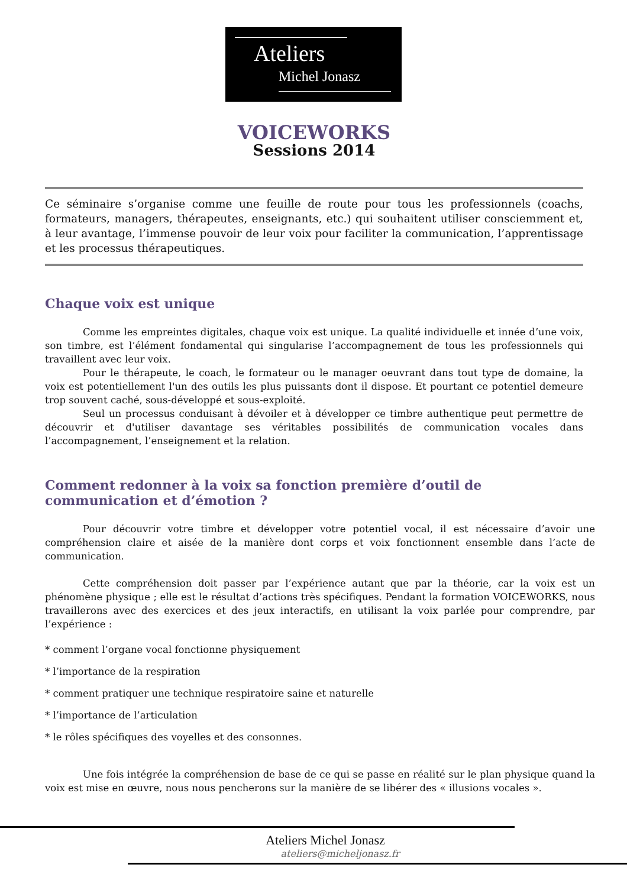Ateliers
Michel Jonasz
VOICEWORKS
Sessions 2014
Ce séminaire s’organise comme une feuille de route pour tous les professionnels (coachs, formateurs, managers, thérapeutes, enseignants, etc.) qui souhaitent utiliser consciemment et, à leur avantage, l’immense pouvoir de leur voix pour faciliter la communication, l’apprentissage et les processus thérapeutiques.
Chaque voix est unique
Comme les empreintes digitales, chaque voix est unique. La qualité individuelle et innée d’une voix, son timbre, est l’élément fondamental qui singularise l’accompagnement de tous les professionnels qui travaillent avec leur voix.
Pour le thérapeute, le coach, le formateur ou le manager oeuvrant dans tout type de domaine, la voix est potentiellement l'un des outils les plus puissants dont il dispose. Et pourtant ce potentiel demeure trop souvent caché, sous-développé et sous-exploité.
Seul un processus conduisant à dévoiler et à développer ce timbre authentique peut permettre de découvrir et d'utiliser davantage ses véritables possibilités de communication vocales dans l’accompagnement, l’enseignement et la relation.
Comment redonner à la voix sa fonction première d’outil de communication et d’émotion ?
Pour découvrir votre timbre et développer votre potentiel vocal, il est nécessaire d’avoir une compréhension claire et aisée de la manière dont corps et voix fonctionnent ensemble dans l’acte de communication.
Cette compréhension doit passer par l’expérience autant que par la théorie, car la voix est un phénomène physique ; elle est le résultat d’actions très spécifiques. Pendant la formation VOICEWORKS, nous travaillerons avec des exercices et des jeux interactifs, en utilisant la voix parlée pour comprendre, par l’expérience :
* comment l’organe vocal fonctionne physiquement
* l’importance de la respiration
* comment pratiquer une technique respiratoire saine et naturelle
* l’importance de l’articulation
* le rôles spécifiques des voyelles et des consonnes.
Une fois intégrée la compréhension de base de ce qui se passe en réalité sur le plan physique quand la voix est mise en œuvre, nous nous pencherons sur la manière de se libérer des « illusions vocales ».
Ateliers Michel Jonasz
ateliers@micheljonasz.fr